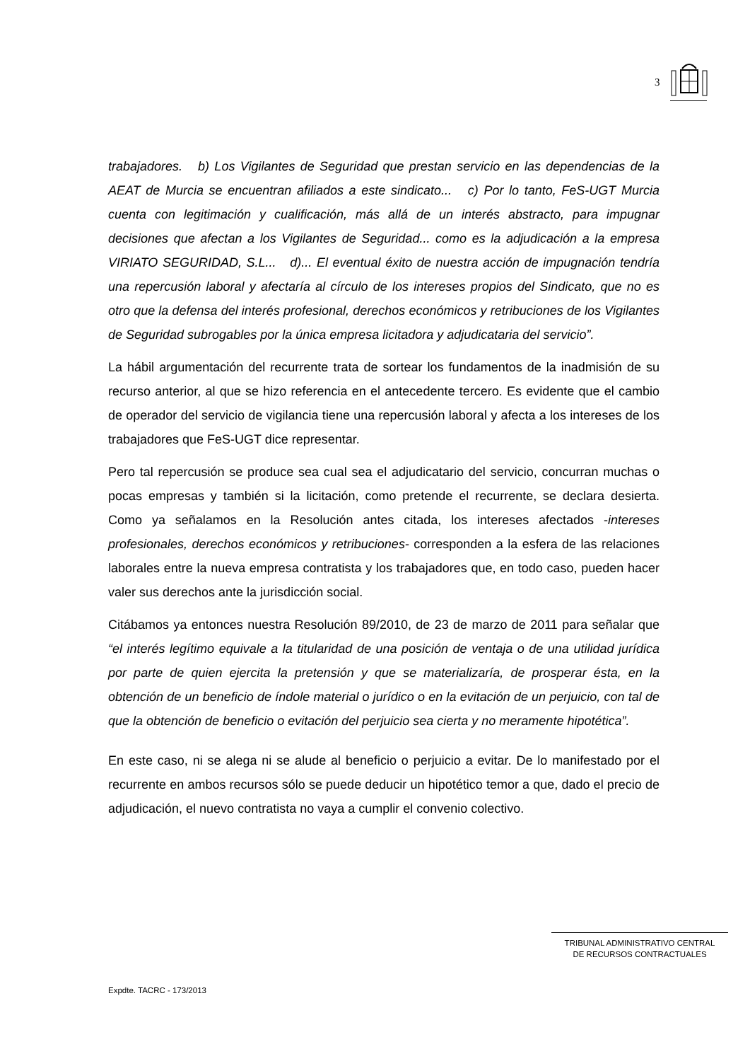3
trabajadores. b) Los Vigilantes de Seguridad que prestan servicio en las dependencias de la AEAT de Murcia se encuentran afiliados a este sindicato... c) Por lo tanto, FeS-UGT Murcia cuenta con legitimación y cualificación, más allá de un interés abstracto, para impugnar decisiones que afectan a los Vigilantes de Seguridad... como es la adjudicación a la empresa VIRIATO SEGURIDAD, S.L... d)... El eventual éxito de nuestra acción de impugnación tendría una repercusión laboral y afectaría al círculo de los intereses propios del Sindicato, que no es otro que la defensa del interés profesional, derechos económicos y retribuciones de los Vigilantes de Seguridad subrogables por la única empresa licitadora y adjudicataria del servicio”.
La hábil argumentación del recurrente trata de sortear los fundamentos de la inadmisión de su recurso anterior, al que se hizo referencia en el antecedente tercero. Es evidente que el cambio de operador del servicio de vigilancia tiene una repercusión laboral y afecta a los intereses de los trabajadores que FeS-UGT dice representar.
Pero tal repercusión se produce sea cual sea el adjudicatario del servicio, concurran muchas o pocas empresas y también si la licitación, como pretende el recurrente, se declara desierta. Como ya señalamos en la Resolución antes citada, los intereses afectados -intereses profesionales, derechos económicos y retribuciones- corresponden a la esfera de las relaciones laborales entre la nueva empresa contratista y los trabajadores que, en todo caso, pueden hacer valer sus derechos ante la jurisdicción social.
Citábamos ya entonces nuestra Resolución 89/2010, de 23 de marzo de 2011 para señalar que “el interés legítimo equivale a la titularidad de una posición de ventaja o de una utilidad jurídica por parte de quien ejercita la pretensión y que se materializaría, de prosperar ésta, en la obtención de un beneficio de índole material o jurídico o en la evitación de un perjuicio, con tal de que la obtención de beneficio o evitación del perjuicio sea cierta y no meramente hipotética”.
En este caso, ni se alega ni se alude al beneficio o perjuicio a evitar. De lo manifestado por el recurrente en ambos recursos sólo se puede deducir un hipotético temor a que, dado el precio de adjudicación, el nuevo contratista no vaya a cumplir el convenio colectivo.
TRIBUNAL ADMINISTRATIVO CENTRAL
DE RECURSOS CONTRACTUALES
Expdte. TACRC - 173/2013